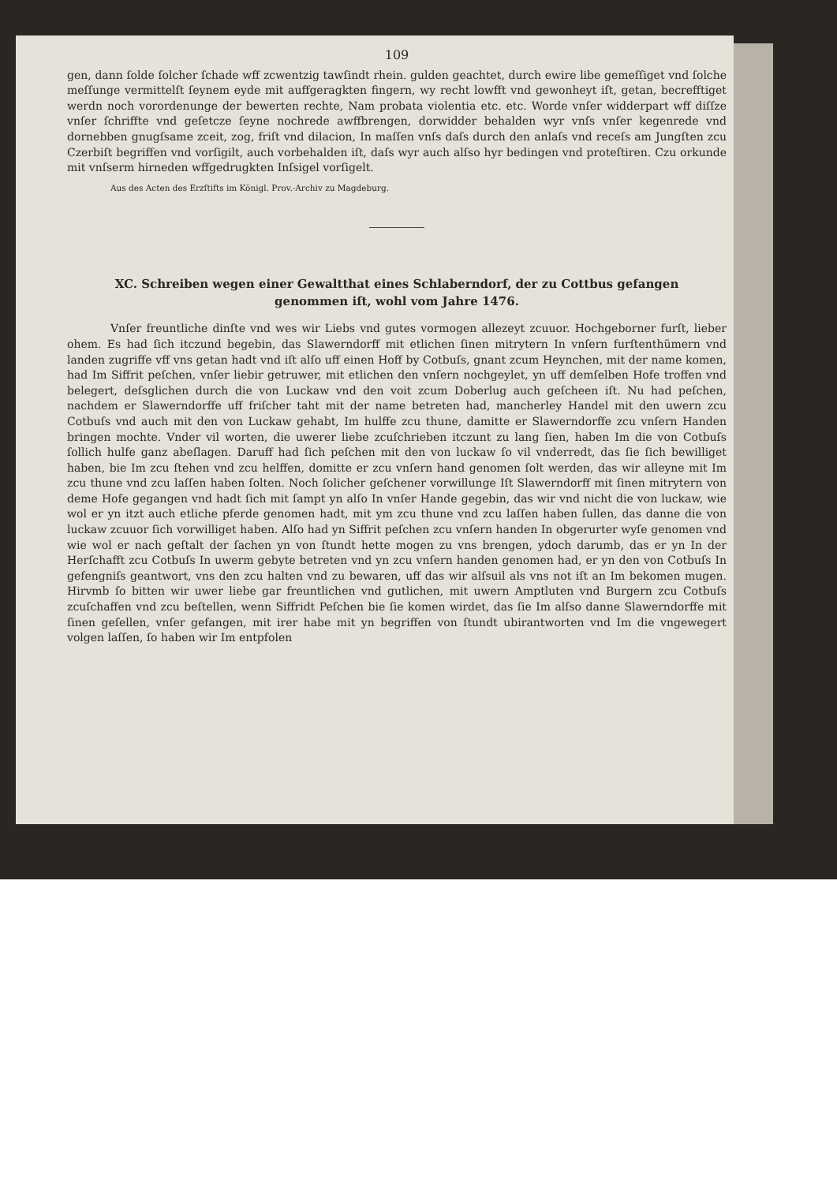109
gen, dann ſolde ſolcher ſchade wff zcwentzig tawſindt rhein. gulden geachtet, durch ewire libe gemeſſiget vnd ſolche meſſunge vermittelſt ſeynem eyde mit auffgeragkten fingern, wy recht lowfft vnd gewonheyt iſt, getan, becrefftiget werdn noch vorordenunge der bewerten rechte, Nam probata violentia etc. etc. Worde vnſer widderpart wff diſſze vnſer ſchriffte vnd geſetcze ſeyne nochrede awffbrengen, dorwidder behalden wyr vnſs vnſer kegenrede vnd dornebben gnugſsame zceit, zog, friſt vnd dilacion, In maſſen vnſs daſs durch den anlaſs vnd receſs am Jungſten zcu Czerbiſt begriffen vnd vorſigilt, auch vorbehalden iſt, daſs wyr auch alſso hyr bedingen vnd proteſtiren. Czu orkunde mit vnſserm hirneden wffgedrugkten Inſsigel vorſigelt.
Aus des Acten des Erzſtifts im Königl. Prov.-Archiv zu Magdeburg.
XC. Schreiben wegen einer Gewaltthat eines Schlaberndorf, der zu Cottbus gefangen genommen iſt, wohl vom Jahre 1476.
Vnſer freuntliche dinſte vnd wes wir Liebs vnd gutes vormogen allezeyt zcuuor. Hochgeborner furſt, lieber ohem. Es had ſich itczund begebin, das Slawerndorff mit etlichen ſinen mitrytern In vnſern furſtenthümern vnd landen zugriffe vff vns getan hadt vnd iſt alſo uff einen Hoff by Cotbuſs, gnant zcum Heynchen, mit der name komen, had Im Siffrit peſchen, vnſer liebir getruwer, mit etlichen den vnſern nochgeylet, yn uff demſelben Hofe troffen vnd belegert, deſsglichen durch die von Luckaw vnd den voit zcum Doberlug auch geſcheen iſt. Nu had peſchen, nachdem er Slawerndorffe uff friſcher taht mit der name betreten had, mancherley Handel mit den uwern zcu Cotbuſs vnd auch mit den von Luckaw gehabt, Im hulffe zcu thune, damitte er Slawerndorffe zcu vnſern Handen bringen mochte. Vnder vil worten, die uwerer liebe zcuſchrieben itczunt zu lang ſien, haben Im die von Cotbuſs ſollich hulfe ganz abeſlagen. Daruff had ſich peſchen mit den von luckaw ſo vil vnderredt, das ſie ſich bewilliget haben, bie Im zcu ſtehen vnd zcu helffen, domitte er zcu vnſern hand genomen ſolt werden, das wir alleyne mit Im zcu thune vnd zcu laſſen haben ſolten. Noch ſolicher geſchener vorwillunge Iſt Slawerndorff mit ſinen mitrytern von deme Hofe gegangen vnd hadt ſich mit ſampt yn alſo In vnſer Hande gegebin, das wir vnd nicht die von luckaw, wie wol er yn itzt auch etliche pferde genomen hadt, mit ym zcu thune vnd zcu laſſen haben ſullen, das danne die von luckaw zcuuor ſich vorwilliget haben. Alſo had yn Siffrit peſchen zcu vnſern handen In obgerurter wyſe genomen vnd wie wol er nach geſtalt der ſachen yn von ſtundt hette mogen zu vns brengen, ydoch darumb, das er yn In der Herſchafft zcu Cotbuſs In uwerm gebyte betreten vnd yn zcu vnſern handen genomen had, er yn den von Cotbuſs In gefengniſs geantwort, vns den zcu halten vnd zu bewaren, uff das wir alſsuil als vns not iſt an Im bekomen mugen. Hirvmb ſo bitten wir uwer liebe gar freuntlichen vnd gutlichen, mit uwern Amptluten vnd Burgern zcu Cotbuſs zcuſchaffen vnd zcu beſtellen, wenn Siffridt Peſchen bie ſie komen wirdet, das ſie Im alſso danne Slawerndorffe mit ſinen geſellen, vnſer gefangen, mit irer habe mit yn begriffen von ſtundt ubirantworten vnd Im die vngewegert volgen laſſen, ſo haben wir Im entpfolen